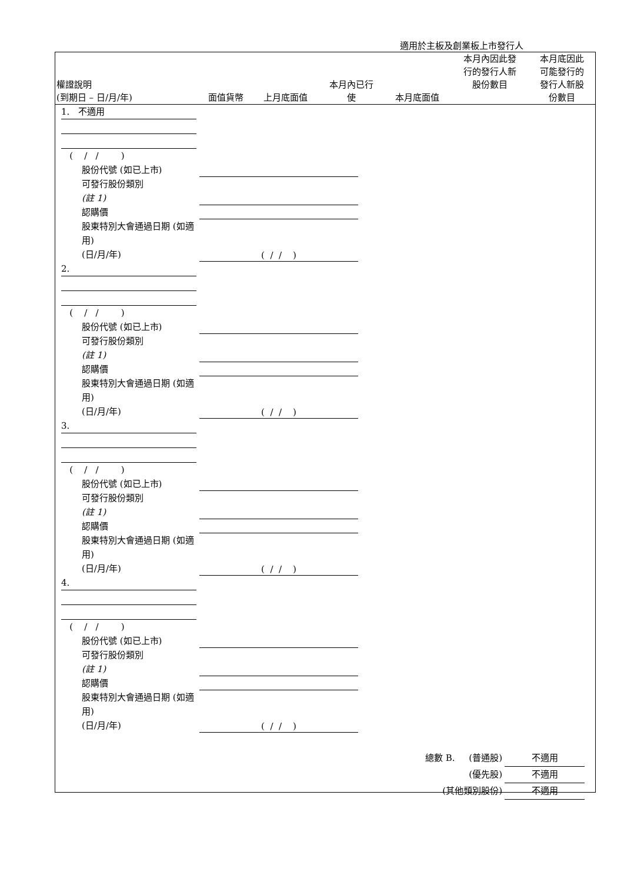適用於主板及創業板上市發行人
| 權證說明 (到期日 – 日/月/年) | 面值貨幣 | 上月底面值 | 本月內已行 使 | 本月底面值 | 本月內因此發 行的發行人新 股份數目 | 本月底因此 可能發行的 發行人新股 份數目 |
1. 不適用
( / / )
股份代號 (如已上市)
可發行股份類別
(註 1)
認購價
股東特別大會通過日期 (如適用)
(日/月/年)
( / / )
2.
( / / )
股份代號 (如已上市)
可發行股份類別
(註 1)
認購價
股東特別大會通過日期 (如適用)
(日/月/年)
( / / )
3.
( / / )
股份代號 (如已上市)
可發行股份類別
(註 1)
認購價
股東特別大會通過日期 (如適用)
(日/月/年)
( / / )
4.
( / / )
股份代號 (如已上市)
可發行股份類別
(註 1)
認購價
股東特別大會通過日期 (如適用)
(日/月/年)
( / / )
總數 B. (普通股) 不適用
(優先股) 不適用
(其他類別股份) 不適用